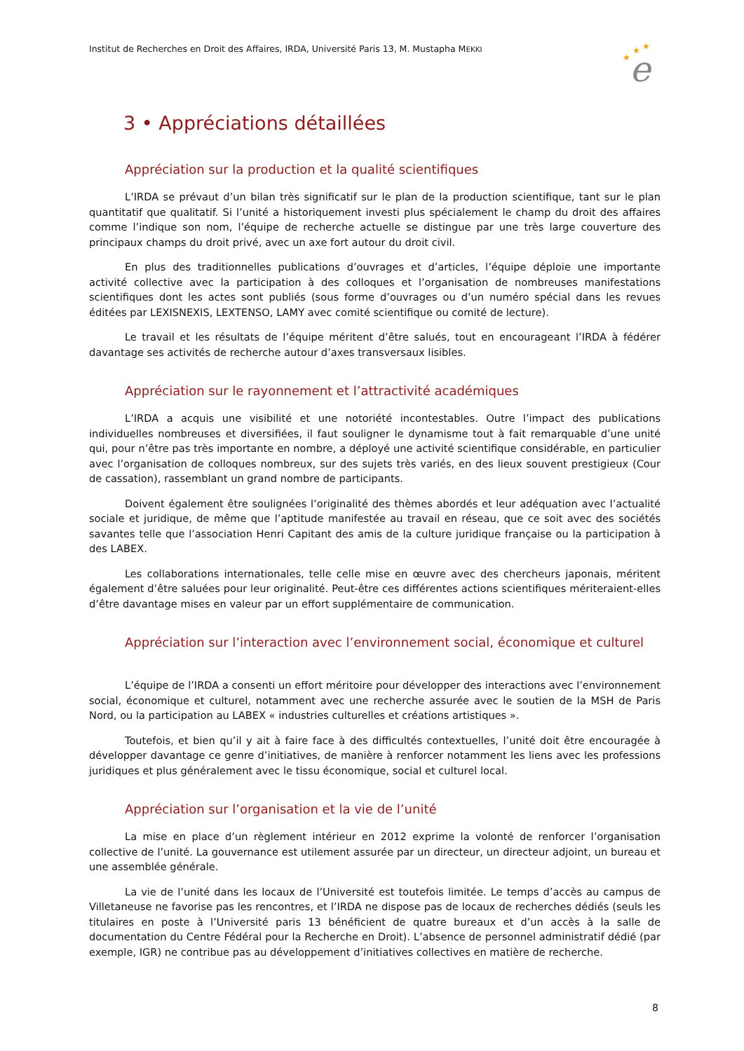Institut de Recherches en Droit des Affaires, IRDA, Université Paris 13, M. Mustapha MEKKI
★
★
★
e
3 • Appréciations détaillées
Appréciation sur la production et la qualité scientifiques
L’IRDA se prévaut d’un bilan très significatif sur le plan de la production scientifique, tant sur le plan quantitatif que qualitatif. Si l’unité a historiquement investi plus spécialement le champ du droit des affaires comme l’indique son nom, l’équipe de recherche actuelle se distingue par une très large couverture des principaux champs du droit privé, avec un axe fort autour du droit civil.
En plus des traditionnelles publications d’ouvrages et d’articles, l’équipe déploie une importante activité collective avec la participation à des colloques et l’organisation de nombreuses manifestations scientifiques dont les actes sont publiés (sous forme d’ouvrages ou d’un numéro spécial dans les revues éditées par LEXISNEXIS, LEXTENSO, LAMY avec comité scientifique ou comité de lecture).
Le travail et les résultats de l’équipe méritent d’être salués, tout en encourageant l’IRDA à fédérer davantage ses activités de recherche autour d’axes transversaux lisibles.
Appréciation sur le rayonnement et l’attractivité académiques
L’IRDA a acquis une visibilité et une notoriété incontestables. Outre l’impact des publications individuelles nombreuses et diversifiées, il faut souligner le dynamisme tout à fait remarquable d’une unité qui, pour n’être pas très importante en nombre, a déployé une activité scientifique considérable, en particulier avec l’organisation de colloques nombreux, sur des sujets très variés, en des lieux souvent prestigieux (Cour de cassation), rassemblant un grand nombre de participants.
Doivent également être soulignées l’originalité des thèmes abordés et leur adéquation avec l’actualité sociale et juridique, de même que l’aptitude manifestée au travail en réseau, que ce soit avec des sociétés savantes telle que l’association Henri Capitant des amis de la culture juridique française ou la participation à des LABEX.
Les collaborations internationales, telle celle mise en œuvre avec des chercheurs japonais, méritent également d’être saluées pour leur originalité. Peut-être ces différentes actions scientifiques mériteraient-elles d’être davantage mises en valeur par un effort supplémentaire de communication.
Appréciation sur l’interaction avec l’environnement social, économique et culturel
L’équipe de l’IRDA a consenti un effort méritoire pour développer des interactions avec l’environnement social, économique et culturel, notamment avec une recherche assurée avec le soutien de la MSH de Paris Nord, ou la participation au LABEX « industries culturelles et créations artistiques ».
Toutefois, et bien qu’il y ait à faire face à des difficultés contextuelles, l’unité doit être encouragée à développer davantage ce genre d’initiatives, de manière à renforcer notamment les liens avec les professions juridiques et plus généralement avec le tissu économique, social et culturel local.
Appréciation sur l’organisation et la vie de l’unité
La mise en place d’un règlement intérieur en 2012 exprime la volonté de renforcer l’organisation collective de l’unité. La gouvernance est utilement assurée par un directeur, un directeur adjoint, un bureau et une assemblée générale.
La vie de l’unité dans les locaux de l’Université est toutefois limitée. Le temps d’accès au campus de Villetaneuse ne favorise pas les rencontres, et l’IRDA ne dispose pas de locaux de recherches dédiés (seuls les titulaires en poste à l’Université paris 13 bénéficient de quatre bureaux et d’un accès à la salle de documentation du Centre Fédéral pour la Recherche en Droit). L’absence de personnel administratif dédié (par exemple, IGR) ne contribue pas au développement d’initiatives collectives en matière de recherche.
8